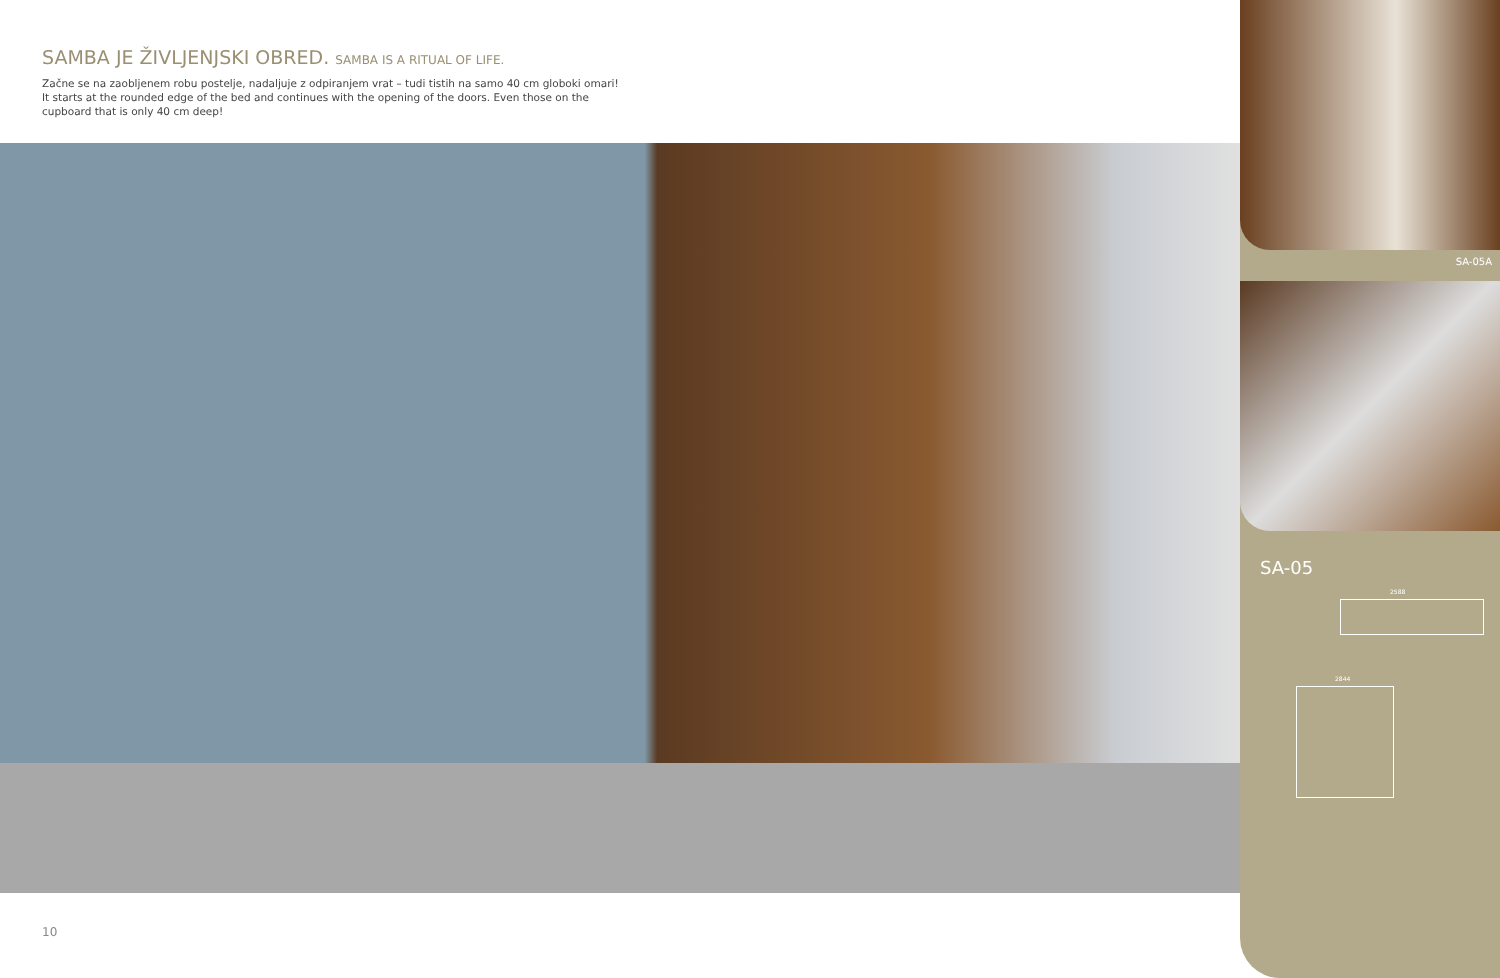SAMBA JE ŽIVLJENJSKI OBRED. SAMBA IS A RITUAL OF LIFE.
Začne se na zaobljenem robu postelje, nadaljuje z odpiranjem vrat – tudi tistih na samo 40 cm globoki omari!
It starts at the rounded edge of the bed and continues with the opening of the doors. Even those on the cupboard that is only 40 cm deep!
10
SA-05A
SA-05
2588
2844